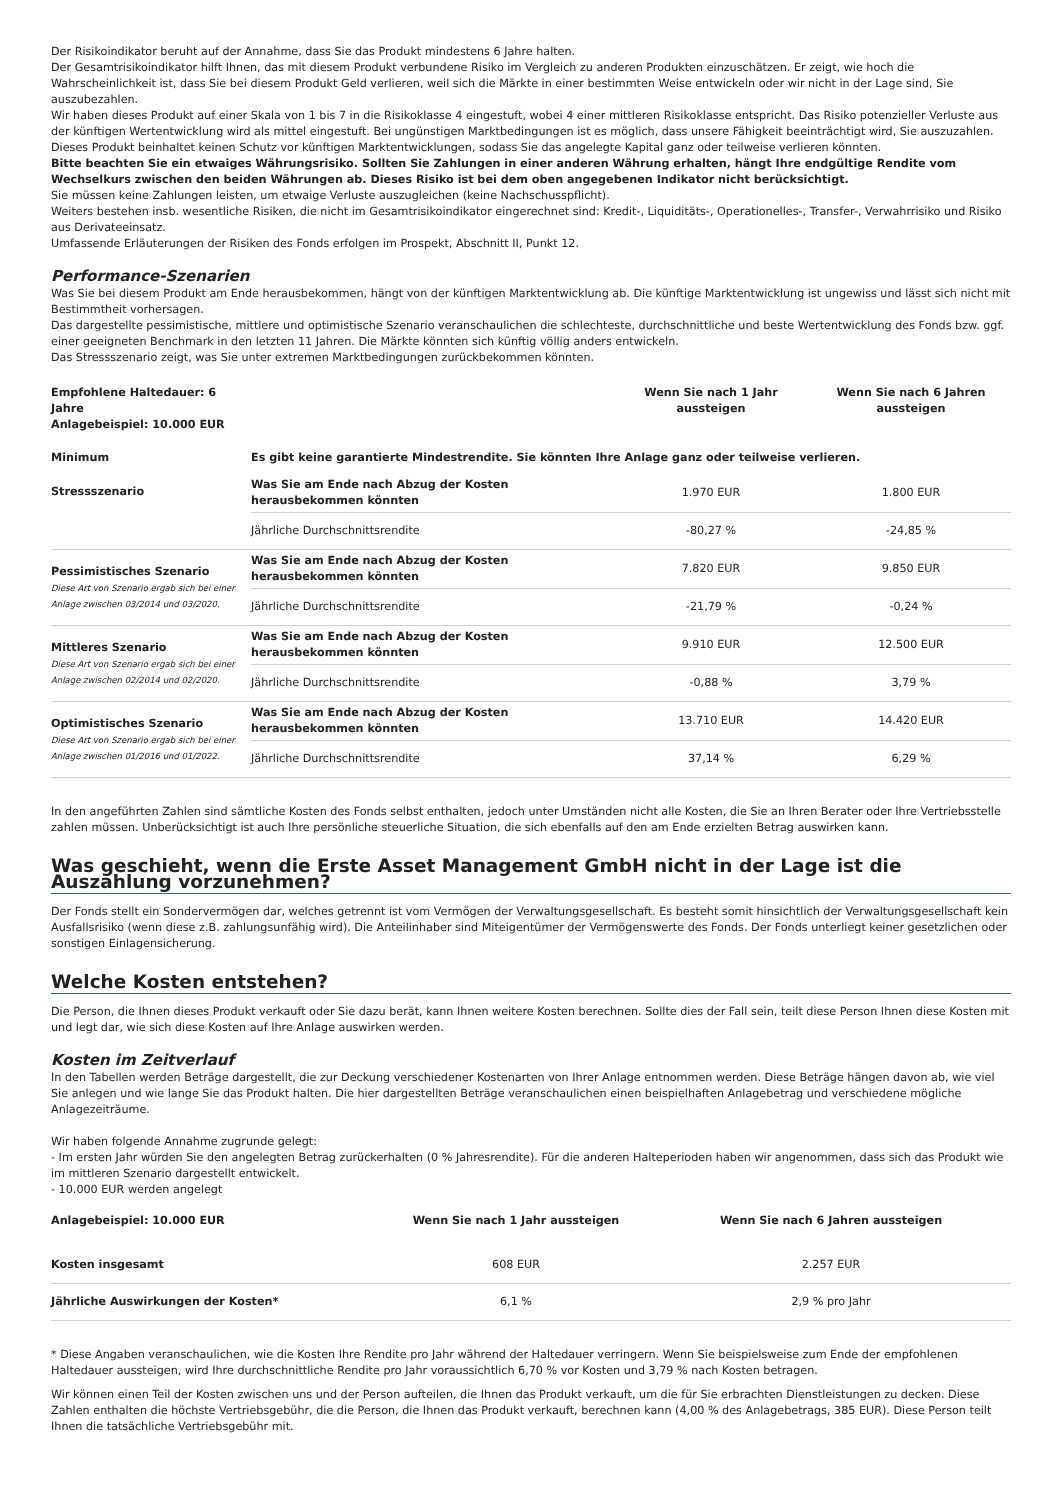Der Risikoindikator beruht auf der Annahme, dass Sie das Produkt mindestens 6 Jahre halten.
Der Gesamtrisikoindikator hilft Ihnen, das mit diesem Produkt verbundene Risiko im Vergleich zu anderen Produkten einzuschätzen. Er zeigt, wie hoch die Wahrscheinlichkeit ist, dass Sie bei diesem Produkt Geld verlieren, weil sich die Märkte in einer bestimmten Weise entwickeln oder wir nicht in der Lage sind, Sie auszubezahlen.
Wir haben dieses Produkt auf einer Skala von 1 bis 7 in die Risikoklasse 4 eingestuft, wobei 4 einer mittleren Risikoklasse entspricht. Das Risiko potenzieller Verluste aus der künftigen Wertentwicklung wird als mittel eingestuft. Bei ungünstigen Marktbedingungen ist es möglich, dass unsere Fähigkeit beeinträchtigt wird, Sie auszuzahlen.
Dieses Produkt beinhaltet keinen Schutz vor künftigen Marktentwicklungen, sodass Sie das angelegte Kapital ganz oder teilweise verlieren könnten.
Bitte beachten Sie ein etwaiges Währungsrisiko. Sollten Sie Zahlungen in einer anderen Währung erhalten, hängt Ihre endgültige Rendite vom Wechselkurs zwischen den beiden Währungen ab. Dieses Risiko ist bei dem oben angegebenen Indikator nicht berücksichtigt.
Sie müssen keine Zahlungen leisten, um etwaige Verluste auszugleichen (keine Nachschusspflicht).
Weiters bestehen insb. wesentliche Risiken, die nicht im Gesamtrisikoindikator eingerechnet sind: Kredit-, Liquiditäts-, Operationelles-, Transfer-, Verwahrrisiko und Risiko aus Derivateeinsatz.
Umfassende Erläuterungen der Risiken des Fonds erfolgen im Prospekt, Abschnitt II, Punkt 12.
Performance-Szenarien
Was Sie bei diesem Produkt am Ende herausbekommen, hängt von der künftigen Marktentwicklung ab. Die künftige Marktentwicklung ist ungewiss und lässt sich nicht mit Bestimmtheit vorhersagen.
Das dargestellte pessimistische, mittlere und optimistische Szenario veranschaulichen die schlechteste, durchschnittliche und beste Wertentwicklung des Fonds bzw. ggf. einer geeigneten Benchmark in den letzten 11 Jahren. Die Märkte könnten sich künftig völlig anders entwickeln.
Das Stressszenario zeigt, was Sie unter extremen Marktbedingungen zurückbekommen könnten.
| Empfohlene Haltedauer: 6 Jahre Anlagebeispiel: 10.000 EUR | | Wenn Sie nach 1 Jahr aussteigen | Wenn Sie nach 6 Jahren aussteigen |
| --- | --- | --- | --- |
| Minimum | Es gibt keine garantierte Mindestrendite. Sie könnten Ihre Anlage ganz oder teilweise verlieren. | | |
| Stressszenario | Was Sie am Ende nach Abzug der Kosten herausbekommen könnten | 1.970 EUR | 1.800 EUR |
| | Jährliche Durchschnittsrendite | -80,27 % | -24,85 % |
| Pessimistisches Szenario Diese Art von Szenario ergab sich bei einer Anlage zwischen 03/2014 und 03/2020. | Was Sie am Ende nach Abzug der Kosten herausbekommen könnten | 7.820 EUR | 9.850 EUR |
| | Jährliche Durchschnittsrendite | -21,79 % | -0,24 % |
| Mittleres Szenario Diese Art von Szenario ergab sich bei einer Anlage zwischen 02/2014 und 02/2020. | Was Sie am Ende nach Abzug der Kosten herausbekommen könnten | 9.910 EUR | 12.500 EUR |
| | Jährliche Durchschnittsrendite | -0,88 % | 3,79 % |
| Optimistisches Szenario Diese Art von Szenario ergab sich bei einer Anlage zwischen 01/2016 und 01/2022. | Was Sie am Ende nach Abzug der Kosten herausbekommen könnten | 13.710 EUR | 14.420 EUR |
| | Jährliche Durchschnittsrendite | 37,14 % | 6,29 % |
In den angeführten Zahlen sind sämtliche Kosten des Fonds selbst enthalten, jedoch unter Umständen nicht alle Kosten, die Sie an Ihren Berater oder Ihre Vertriebsstelle zahlen müssen. Unberücksichtigt ist auch Ihre persönliche steuerliche Situation, die sich ebenfalls auf den am Ende erzielten Betrag auswirken kann.
Was geschieht, wenn die Erste Asset Management GmbH nicht in der Lage ist die Auszahlung vorzunehmen?
Der Fonds stellt ein Sondervermögen dar, welches getrennt ist vom Vermögen der Verwaltungsgesellschaft. Es besteht somit hinsichtlich der Verwaltungsgesellschaft kein Ausfallsrisiko (wenn diese z.B. zahlungsunfähig wird). Die Anteilinhaber sind Miteigentümer der Vermögenswerte des Fonds. Der Fonds unterliegt keiner gesetzlichen oder sonstigen Einlagensicherung.
Welche Kosten entstehen?
Die Person, die Ihnen dieses Produkt verkauft oder Sie dazu berät, kann Ihnen weitere Kosten berechnen. Sollte dies der Fall sein, teilt diese Person Ihnen diese Kosten mit und legt dar, wie sich diese Kosten auf Ihre Anlage auswirken werden.
Kosten im Zeitverlauf
In den Tabellen werden Beträge dargestellt, die zur Deckung verschiedener Kostenarten von Ihrer Anlage entnommen werden. Diese Beträge hängen davon ab, wie viel Sie anlegen und wie lange Sie das Produkt halten. Die hier dargestellten Beträge veranschaulichen einen beispielhaften Anlagebetrag und verschiedene mögliche Anlagezeiträume.
Wir haben folgende Annahme zugrunde gelegt:
- Im ersten Jahr würden Sie den angelegten Betrag zurückerhalten (0 % Jahresrendite). Für die anderen Halteperioden haben wir angenommen, dass sich das Produkt wie im mittleren Szenario dargestellt entwickelt.
- 10.000 EUR werden angelegt
| Anlagebeispiel: 10.000 EUR | Wenn Sie nach 1 Jahr aussteigen | Wenn Sie nach 6 Jahren aussteigen |
| --- | --- | --- |
| Kosten insgesamt | 608 EUR | 2.257 EUR |
| Jährliche Auswirkungen der Kosten* | 6,1 % | 2,9 % pro Jahr |
* Diese Angaben veranschaulichen, wie die Kosten Ihre Rendite pro Jahr während der Haltedauer verringern. Wenn Sie beispielsweise zum Ende der empfohlenen Haltedauer aussteigen, wird Ihre durchschnittliche Rendite pro Jahr voraussichtlich 6,70 % vor Kosten und 3,79 % nach Kosten betragen.
Wir können einen Teil der Kosten zwischen uns und der Person aufteilen, die Ihnen das Produkt verkauft, um die für Sie erbrachten Dienstleistungen zu decken. Diese Zahlen enthalten die höchste Vertriebsgebühr, die die Person, die Ihnen das Produkt verkauft, berechnen kann (4,00 % des Anlagebetrags, 385 EUR). Diese Person teilt Ihnen die tatsächliche Vertriebsgebühr mit.